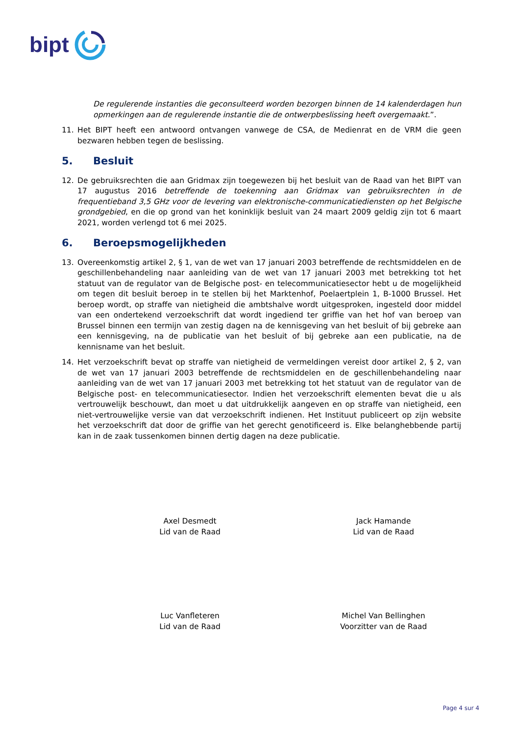bipt
De regulerende instanties die geconsulteerd worden bezorgen binnen de 14 kalenderdagen hun opmerkingen aan de regulerende instantie die de ontwerpbeslissing heeft overgemaakt.”.
11. Het BIPT heeft een antwoord ontvangen vanwege de CSA, de Medienrat en de VRM die geen bezwaren hebben tegen de beslissing.
5. Besluit
12. De gebruiksrechten die aan Gridmax zijn toegewezen bij het besluit van de Raad van het BIPT van 17 augustus 2016 betreffende de toekenning aan Gridmax van gebruiksrechten in de frequentieband 3,5 GHz voor de levering van elektronische-communicatiediensten op het Belgische grondgebied, en die op grond van het koninklijk besluit van 24 maart 2009 geldig zijn tot 6 maart 2021, worden verlengd tot 6 mei 2025.
6. Beroepsmogelijkheden
13. Overeenkomstig artikel 2, § 1, van de wet van 17 januari 2003 betreffende de rechtsmiddelen en de geschillenbehandeling naar aanleiding van de wet van 17 januari 2003 met betrekking tot het statuut van de regulator van de Belgische post- en telecommunicatiesector hebt u de mogelijkheid om tegen dit besluit beroep in te stellen bij het Marktenhof, Poelaertplein 1, B-1000 Brussel. Het beroep wordt, op straffe van nietigheid die ambtshalve wordt uitgesproken, ingesteld door middel van een ondertekend verzoekschrift dat wordt ingediend ter griffie van het hof van beroep van Brussel binnen een termijn van zestig dagen na de kennisgeving van het besluit of bij gebreke aan een kennisgeving, na de publicatie van het besluit of bij gebreke aan een publicatie, na de kennisname van het besluit.
14. Het verzoekschrift bevat op straffe van nietigheid de vermeldingen vereist door artikel 2, § 2, van de wet van 17 januari 2003 betreffende de rechtsmiddelen en de geschillenbehandeling naar aanleiding van de wet van 17 januari 2003 met betrekking tot het statuut van de regulator van de Belgische post- en telecommunicatiesector. Indien het verzoekschrift elementen bevat die u als vertrouwelijk beschouwt, dan moet u dat uitdrukkelijk aangeven en op straffe van nietigheid, een niet-vertrouwelijke versie van dat verzoekschrift indienen. Het Instituut publiceert op zijn website het verzoekschrift dat door de griffie van het gerecht genotificeerd is. Elke belanghebbende partij kan in de zaak tussenkomen binnen dertig dagen na deze publicatie.
Axel Desmedt
Lid van de Raad
Jack Hamande
Lid van de Raad
Luc Vanfleteren
Lid van de Raad
Michel Van Bellinghen
Voorzitter van de Raad
Page 4 sur 4